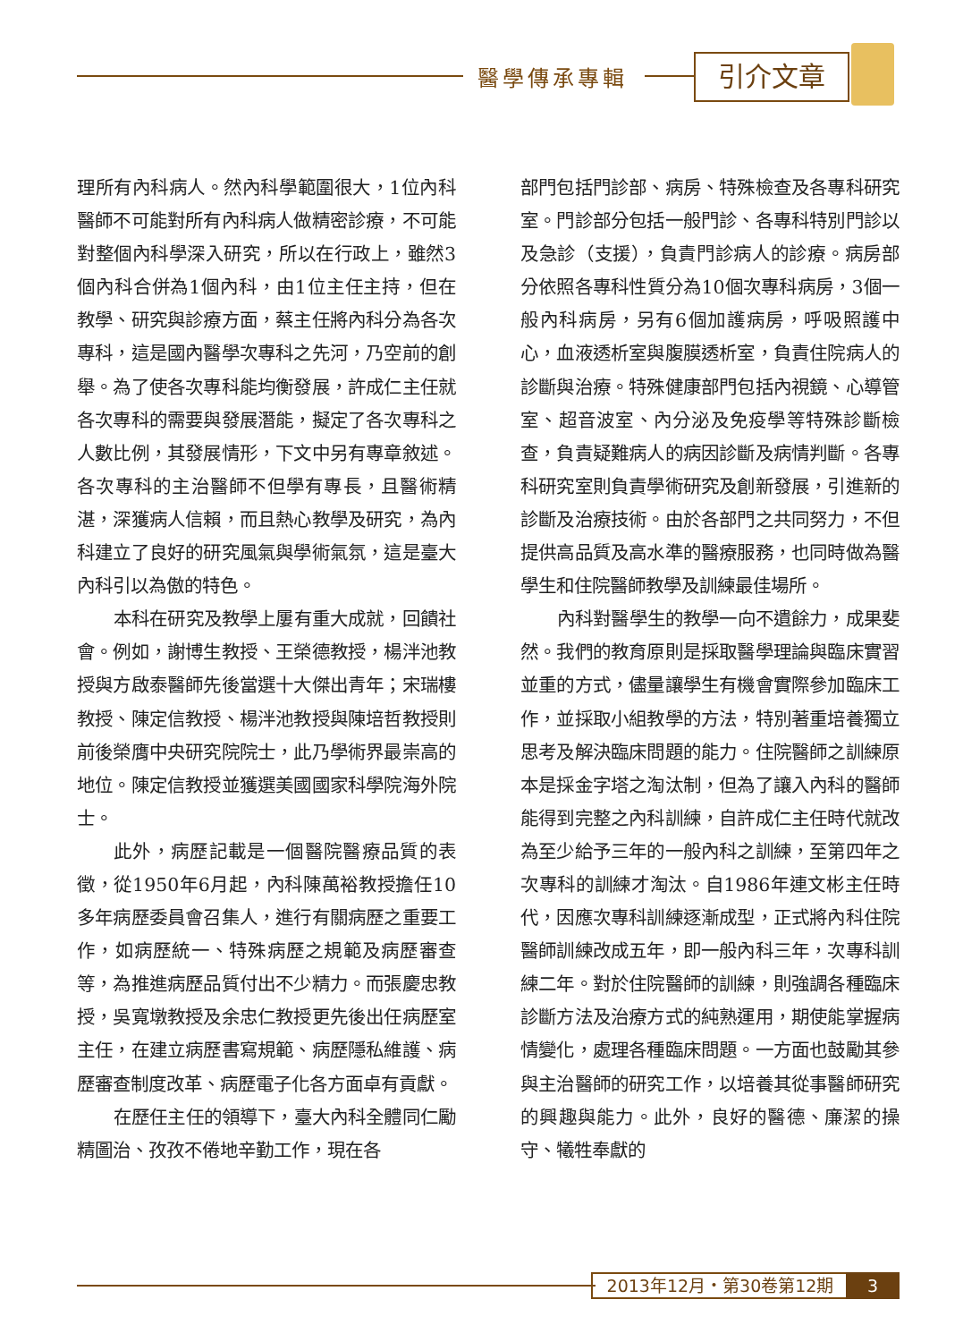醫學傳承專輯 引介文章
理所有內科病人。然內科學範圍很大，1位內科醫師不可能對所有內科病人做精密診療，不可能對整個內科學深入研究，所以在行政上，雖然3個內科合併為1個內科，由1位主任主持，但在教學、研究與診療方面，蔡主任將內科分為各次專科，這是國內醫學次專科之先河，乃空前的創舉。為了使各次專科能均衡發展，許成仁主任就各次專科的需要與發展潛能，擬定了各次專科之人數比例，其發展情形，下文中另有專章敘述。各次專科的主治醫師不但學有專長，且醫術精湛，深獲病人信賴，而且熱心教學及研究，為內科建立了良好的研究風氣與學術氣氛，這是臺大內科引以為傲的特色。
本科在研究及教學上屢有重大成就，回饋社會。例如，謝博生教授、王榮德教授，楊泮池教授與方啟泰醫師先後當選十大傑出青年；宋瑞樓教授、陳定信教授、楊泮池教授與陳培哲教授則前後榮膺中央研究院院士，此乃學術界最崇高的地位。陳定信教授並獲選美國國家科學院海外院士。
此外，病歷記載是一個醫院醫療品質的表徵，從1950年6月起，內科陳萬裕教授擔任10多年病歷委員會召集人，進行有關病歷之重要工作，如病歷統一、特殊病歷之規範及病歷審查等，為推進病歷品質付出不少精力。而張慶忠教授，吳寬墩教授及余忠仁教授更先後出任病歷室主任，在建立病歷書寫規範、病歷隱私維護、病歷審查制度改革、病歷電子化各方面卓有貢獻。
在歷任主任的領導下，臺大內科全體同仁勵精圖治、孜孜不倦地辛勤工作，現在各
部門包括門診部、病房、特殊檢查及各專科研究室。門診部分包括一般門診、各專科特別門診以及急診（支援），負責門診病人的診療。病房部分依照各專科性質分為10個次專科病房，3個一般內科病房，另有6個加護病房，呼吸照護中心，血液透析室與腹膜透析室，負責住院病人的診斷與治療。特殊健康部門包括內視鏡、心導管室、超音波室、內分泌及免疫學等特殊診斷檢查，負責疑難病人的病因診斷及病情判斷。各專科研究室則負責學術研究及創新發展，引進新的診斷及治療技術。由於各部門之共同努力，不但提供高品質及高水準的醫療服務，也同時做為醫學生和住院醫師教學及訓練最佳場所。
內科對醫學生的教學一向不遺餘力，成果斐然。我們的教育原則是採取醫學理論與臨床實習並重的方式，儘量讓學生有機會實際參加臨床工作，並採取小組教學的方法，特別著重培養獨立思考及解決臨床問題的能力。住院醫師之訓練原本是採金字塔之淘汰制，但為了讓入內科的醫師能得到完整之內科訓練，自許成仁主任時代就改為至少給予三年的一般內科之訓練，至第四年之次專科的訓練才淘汰。自1986年連文彬主任時代，因應次專科訓練逐漸成型，正式將內科住院醫師訓練改成五年，即一般內科三年，次專科訓練二年。對於住院醫師的訓練，則強調各種臨床診斷方法及治療方式的純熟運用，期使能掌握病情變化，處理各種臨床問題。一方面也鼓勵其參與主治醫師的研究工作，以培養其從事醫師研究的興趣與能力。此外，良好的醫德、廉潔的操守、犧牲奉獻的
2013年12月・第30卷第12期 3